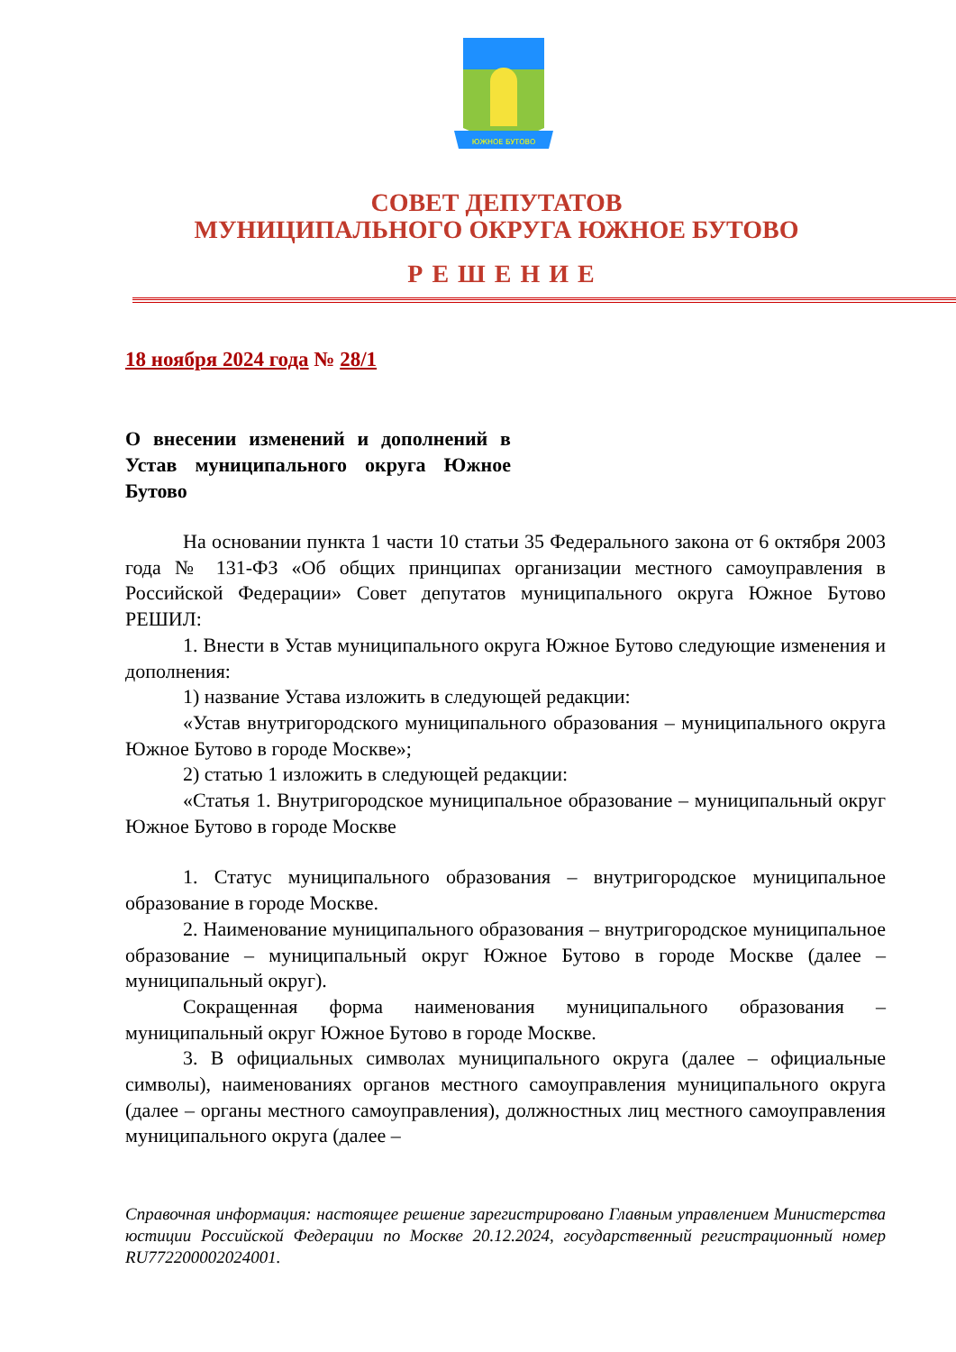ЮЖНОЕ БУТОВО
СОВЕТ ДЕПУТАТОВ
МУНИЦИПАЛЬНОГО ОКРУГА ЮЖНОЕ БУТОВО
РЕШЕНИЕ
18 ноября 2024 года № 28/1
О внесении изменений и дополнений в Устав муниципального округа Южное Бутово
На основании пункта 1 части 10 статьи 35 Федерального закона от 6 октября 2003 года № 131-ФЗ «Об общих принципах организации местного самоуправления в Российской Федерации» Совет депутатов муниципального округа Южное Бутово РЕШИЛ:
1. Внести в Устав муниципального округа Южное Бутово следующие изменения и дополнения:
1) название Устава изложить в следующей редакции:
«Устав внутригородского муниципального образования – муниципального округа Южное Бутово в городе Москве»;
2) статью 1 изложить в следующей редакции:
«Статья 1. Внутригородское муниципальное образование – муниципальный округ Южное Бутово в городе Москве
1. Статус муниципального образования – внутригородское муниципальное образование в городе Москве.
2. Наименование муниципального образования – внутригородское муниципальное образование – муниципальный округ Южное Бутово в городе Москве (далее – муниципальный округ).
Сокращенная форма наименования муниципального образования – муниципальный округ Южное Бутово в городе Москве.
3. В официальных символах муниципального округа (далее – официальные символы), наименованиях органов местного самоуправления муниципального округа (далее – органы местного самоуправления), должностных лиц местного самоуправления муниципального округа (далее –
Справочная информация: настоящее решение зарегистрировано Главным управлением Министерства юстиции Российской Федерации по Москве 20.12.2024, государственный регистрационный номер RU772200002024001.